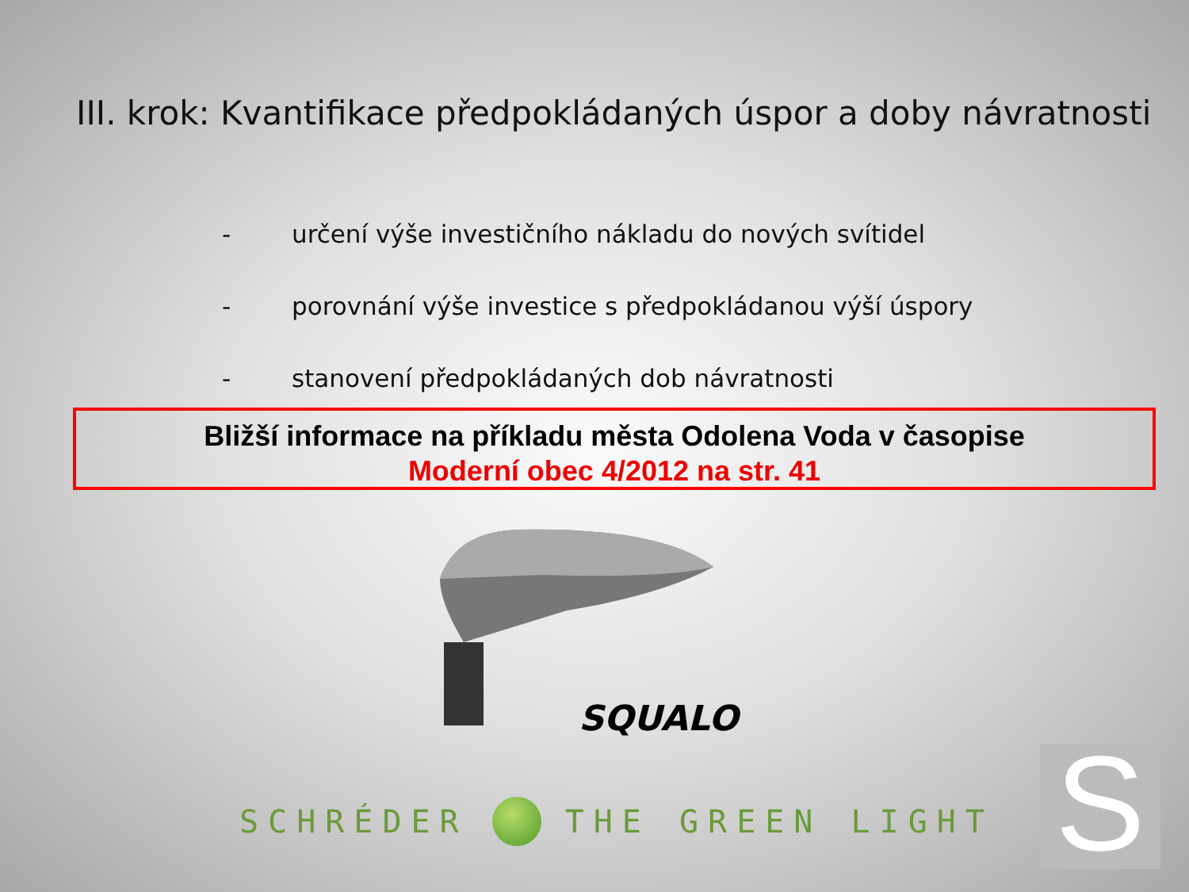III. krok: Kvantifikace předpokládaných úspor a doby návratnosti
- určení výše investičního nákladu do nových svítidel
- porovnání výše investice s předpokládanou výší úspory
- stanovení předpokládaných dob návratnosti
Bližší informace na příkladu města Odolena Voda v časopise
Moderní obec 4/2012 na str. 41
SQUALO
SCHRÉDER
THE GREEN LIGHT
S